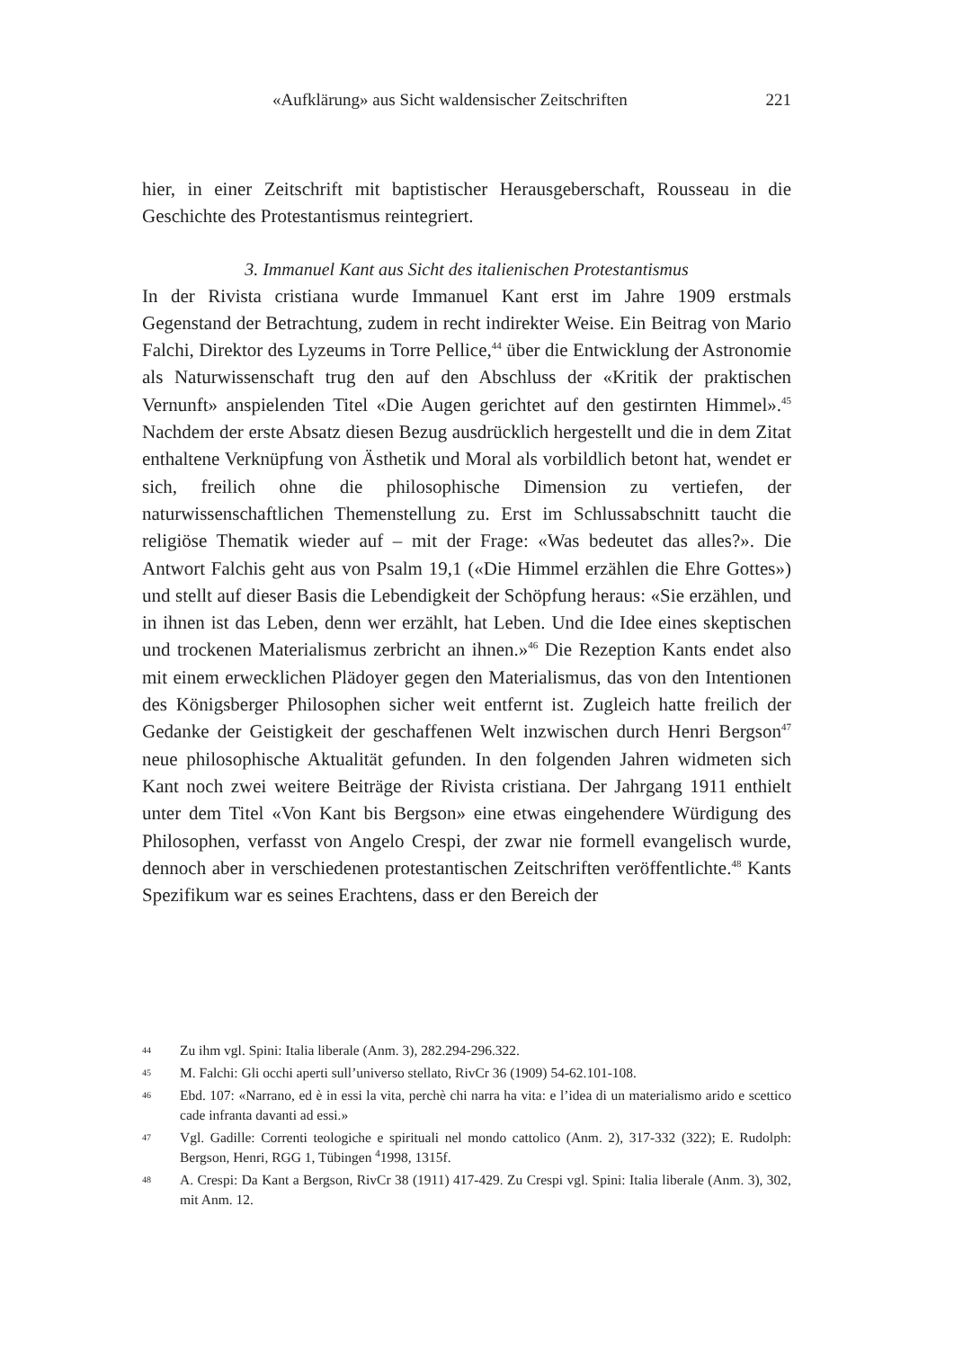«Aufklärung» aus Sicht waldensischer Zeitschriften 221
hier, in einer Zeitschrift mit baptistischer Herausgeberschaft, Rousseau in die Geschichte des Protestantismus reintegriert.
3. Immanuel Kant aus Sicht des italienischen Protestantismus
In der Rivista cristiana wurde Immanuel Kant erst im Jahre 1909 erstmals Gegenstand der Betrachtung, zudem in recht indirekter Weise. Ein Beitrag von Mario Falchi, Direktor des Lyzeums in Torre Pellice,<sup>44</sup> über die Entwicklung der Astronomie als Naturwissenschaft trug den auf den Abschluss der «Kritik der praktischen Vernunft» anspielenden Titel «Die Augen gerichtet auf den gestirnten Himmel».<sup>45</sup> Nachdem der erste Absatz diesen Bezug ausdrücklich hergestellt und die in dem Zitat enthaltene Verknüpfung von Ästhetik und Moral als vorbildlich betont hat, wendet er sich, freilich ohne die philosophische Dimension zu vertiefen, der naturwissenschaftlichen Themenstellung zu. Erst im Schlussabschnitt taucht die religiöse Thematik wieder auf – mit der Frage: «Was bedeutet das alles?». Die Antwort Falchis geht aus von Psalm 19,1 («Die Himmel erzählen die Ehre Gottes») und stellt auf dieser Basis die Lebendigkeit der Schöpfung heraus: «Sie erzählen, und in ihnen ist das Leben, denn wer erzählt, hat Leben. Und die Idee eines skeptischen und trockenen Materialismus zerbricht an ihnen.»<sup>46</sup> Die Rezeption Kants endet also mit einem erwecklichen Plädoyer gegen den Materialismus, das von den Intentionen des Königsberger Philosophen sicher weit entfernt ist. Zugleich hatte freilich der Gedanke der Geistigkeit der geschaffenen Welt inzwischen durch Henri Bergson<sup>47</sup> neue philosophische Aktualität gefunden. In den folgenden Jahren widmeten sich Kant noch zwei weitere Beiträge der Rivista cristiana. Der Jahrgang 1911 enthielt unter dem Titel «Von Kant bis Bergson» eine etwas eingehendere Würdigung des Philosophen, verfasst von Angelo Crespi, der zwar nie formell evangelisch wurde, dennoch aber in verschiedenen protestantischen Zeitschriften veröffentlichte.<sup>48</sup> Kants Spezifikum war es seines Erachtens, dass er den Bereich der
44 Zu ihm vgl. Spini: Italia liberale (Anm. 3), 282.294-296.322.
45 M. Falchi: Gli occhi aperti sull’universo stellato, RivCr 36 (1909) 54-62.101-108.
46 Ebd. 107: «Narrano, ed è in essi la vita, perchè chi narra ha vita: e l’idea di un materialismo arido e scettico cade infranta davanti ad essi.»
47 Vgl. Gadille: Correnti teologiche e spirituali nel mondo cattolico (Anm. 2), 317-332 (322); E. Rudolph: Bergson, Henri, RGG 1, Tübingen <sup>4</sup>1998, 1315f.
48 A. Crespi: Da Kant a Bergson, RivCr 38 (1911) 417-429. Zu Crespi vgl. Spini: Italia liberale (Anm. 3), 302, mit Anm. 12.